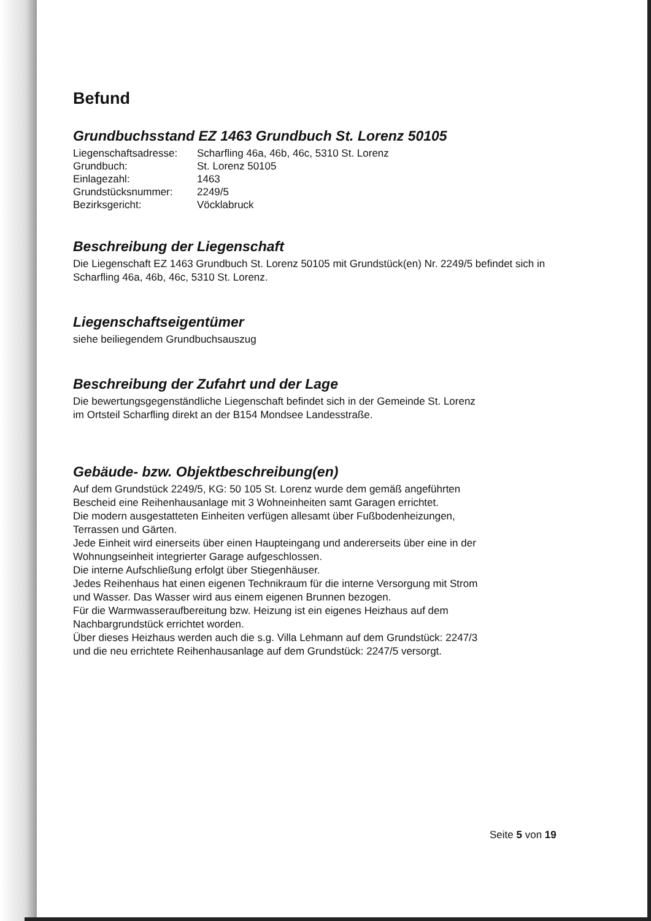Befund
Grundbuchsstand EZ 1463 Grundbuch St. Lorenz 50105
| Liegenschaftsadresse: | Scharfling 46a, 46b, 46c, 5310 St. Lorenz |
| Grundbuch: | St. Lorenz 50105 |
| Einlagezahl: | 1463 |
| Grundstücksnummer: | 2249/5 |
| Bezirksgericht: | Vöcklabruck |
Beschreibung der Liegenschaft
Die Liegenschaft EZ 1463 Grundbuch St. Lorenz 50105 mit Grundstück(en) Nr. 2249/5 befindet sich in Scharfling 46a, 46b, 46c, 5310 St. Lorenz.
Liegenschaftseigentümer
siehe beiliegendem Grundbuchsauszug
Beschreibung der Zufahrt und der Lage
Die bewertungsgegenständliche Liegenschaft befindet sich in der Gemeinde St. Lorenz
im Ortsteil Scharfling direkt an der B154 Mondsee Landesstraße.
Gebäude- bzw. Objektbeschreibung(en)
Auf dem Grundstück 2249/5, KG: 50 105 St. Lorenz wurde dem gemäß angeführten
Bescheid eine Reihenhausanlage mit 3 Wohneinheiten samt Garagen errichtet.
Die modern ausgestatteten Einheiten verfügen allesamt über Fußbodenheizungen,
Terrassen und Gärten.
Jede Einheit wird einerseits über einen Haupteingang und andererseits über eine in der
Wohnungseinheit integrierter Garage aufgeschlossen.
Die interne Aufschließung erfolgt über Stiegenhäuser.
Jedes Reihenhaus hat einen eigenen Technikraum für die interne Versorgung mit Strom
und Wasser. Das Wasser wird aus einem eigenen Brunnen bezogen.
Für die Warmwasseraufbereitung bzw. Heizung ist ein eigenes Heizhaus auf dem
Nachbargrundstück errichtet worden.
Über dieses Heizhaus werden auch die s.g. Villa Lehmann auf dem Grundstück: 2247/3
und die neu errichtete Reihenhausanlage auf dem Grundstück: 2247/5 versorgt.
Seite 5 von 19